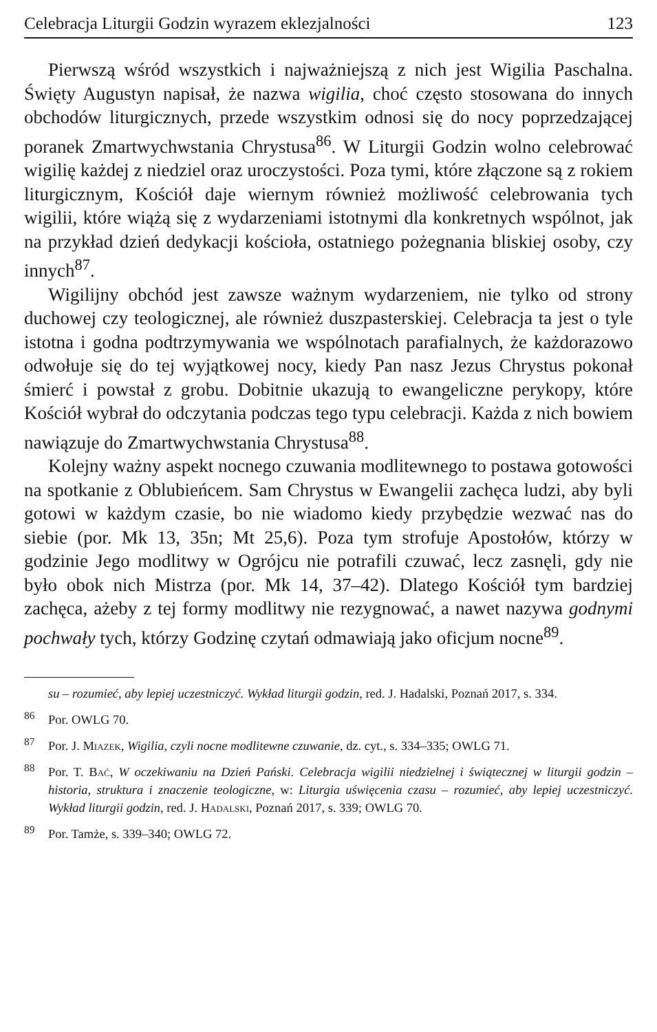Celebracja Liturgii Godzin wyrazem eklezjalności 123
Pierwszą wśród wszystkich i najważniejszą z nich jest Wigilia Paschalna. Święty Augustyn napisał, że nazwa wigilia, choć często stosowana do innych obchodów liturgicznych, przede wszystkim odnosi się do nocy poprzedzającej poranek Zmartwychwstania Chrystusa<sup>86</sup>. W Liturgii Godzin wolno celebrować wigilię każdej z niedziel oraz uroczystości. Poza tymi, które złączone są z rokiem liturgicznym, Kościół daje wiernym również możliwość celebrowania tych wigilii, które wiążą się z wydarzeniami istotnymi dla konkretnych wspólnot, jak na przykład dzień dedykacji kościoła, ostatniego pożegnania bliskiej osoby, czy innych<sup>87</sup>.
Wigilijny obchód jest zawsze ważnym wydarzeniem, nie tylko od strony duchowej czy teologicznej, ale również duszpasterskiej. Celebracja ta jest o tyle istotna i godna podtrzymywania we wspólnotach parafialnych, że każdorazowo odwołuje się do tej wyjątkowej nocy, kiedy Pan nasz Jezus Chrystus pokonał śmierć i powstał z grobu. Dobitnie ukazują to ewangeliczne perykopy, które Kościół wybrał do odczytania podczas tego typu celebracji. Każda z nich bowiem nawiązuje do Zmartwychwstania Chrystusa<sup>88</sup>.
Kolejny ważny aspekt nocnego czuwania modlitewnego to postawa gotowości na spotkanie z Oblubieńcem. Sam Chrystus w Ewangelii zachęca ludzi, aby byli gotowi w każdym czasie, bo nie wiadomo kiedy przybędzie wezwać nas do siebie (por. Mk 13, 35n; Mt 25,6). Poza tym strofuje Apostołów, którzy w godzinie Jego modlitwy w Ogrójcu nie potrafili czuwać, lecz zasnęli, gdy nie było obok nich Mistrza (por. Mk 14, 37–42). Dlatego Kościół tym bardziej zachęca, ażeby z tej formy modlitwy nie rezygnować, a nawet nazywa godnymi pochwały tych, którzy Godzinę czytań odmawiają jako oficjum nocne<sup>89</sup>.
su – rozumieć, aby lepiej uczestniczyć. Wykład liturgii godzin, red. J. Hadalski, Poznań 2017, s. 334.
<sup>86</sup> Por. OWLG 70.
<sup>87</sup> Por. J. Miazek, Wigilia, czyli nocne modlitewne czuwanie, dz. cyt., s. 334–335; OWLG 71.
<sup>88</sup> Por. T. Bać, W oczekiwaniu na Dzień Pański. Celebracja wigilii niedzielnej i świątecznej w liturgii godzin – historia, struktura i znaczenie teologiczne, w: Liturgia uświęcenia czasu – rozumieć, aby lepiej uczestniczyć. Wykład liturgii godzin, red. J. Hadalski, Poznań 2017, s. 339; OWLG 70.
<sup>89</sup> Por. Tamże, s. 339–340; OWLG 72.